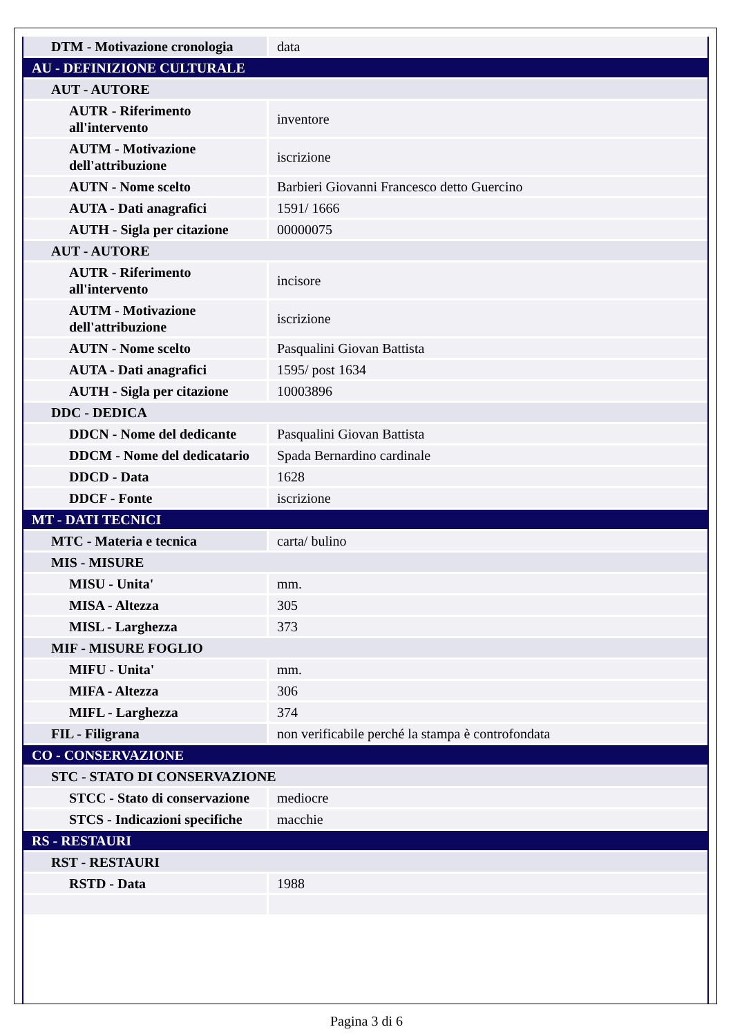| DTM - Motivazione cronologia | data |
| AU - DEFINIZIONE CULTURALE | |
| AUT - AUTORE | |
| AUTR - Riferimento all'intervento | inventore |
| AUTM - Motivazione dell'attribuzione | iscrizione |
| AUTN - Nome scelto | Barbieri Giovanni Francesco detto Guercino |
| AUTA - Dati anagrafici | 1591/ 1666 |
| AUTH - Sigla per citazione | 00000075 |
| AUT - AUTORE | |
| AUTR - Riferimento all'intervento | incisore |
| AUTM - Motivazione dell'attribuzione | iscrizione |
| AUTN - Nome scelto | Pasqualini Giovan Battista |
| AUTA - Dati anagrafici | 1595/ post 1634 |
| AUTH - Sigla per citazione | 10003896 |
| DDC - DEDICA | |
| DDCN - Nome del dedicante | Pasqualini Giovan Battista |
| DDCM - Nome del dedicatario | Spada Bernardino cardinale |
| DDCD - Data | 1628 |
| DDCF - Fonte | iscrizione |
| MT - DATI TECNICI | |
| MTC - Materia e tecnica | carta/ bulino |
| MIS - MISURE | |
| MISU - Unita' | mm. |
| MISA - Altezza | 305 |
| MISL - Larghezza | 373 |
| MIF - MISURE FOGLIO | |
| MIFU - Unita' | mm. |
| MIFA - Altezza | 306 |
| MIFL - Larghezza | 374 |
| FIL - Filigrana | non verificabile perché la stampa è controfondata |
| CO - CONSERVAZIONE | |
| STC - STATO DI CONSERVAZIONE | |
| STCC - Stato di conservazione | mediocre |
| STCS - Indicazioni specifiche | macchie |
| RS - RESTAURI | |
| RST - RESTAURI | |
| RSTD - Data | 1988 |
Pagina 3 di 6